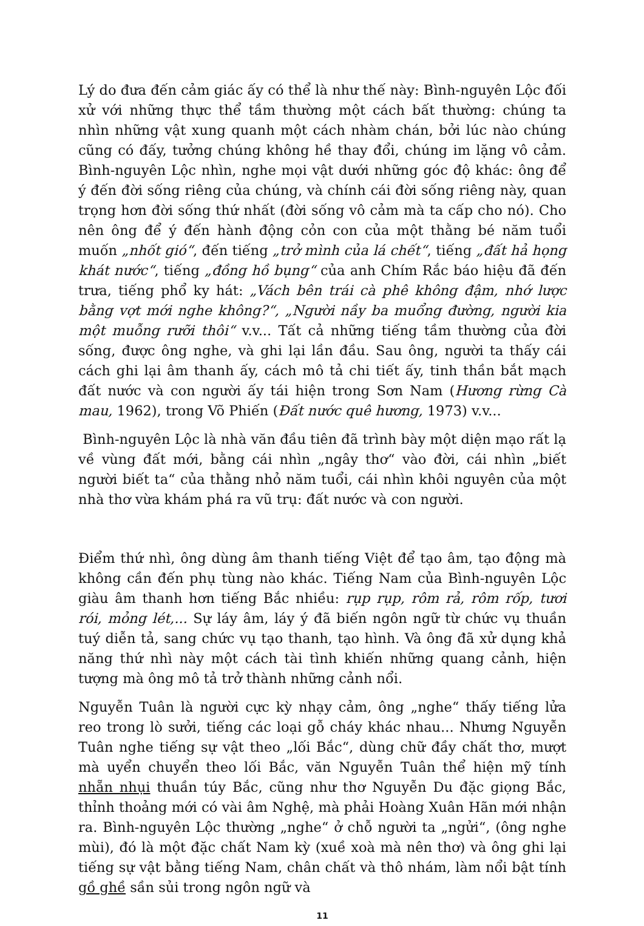Lý do đưa đến cảm giác ấy có thể là như thế này: Bình-nguyên Lộc đối xử với những thực thể tầm thường một cách bất thường: chúng ta nhìn những vật xung quanh một cách nhàm chán, bởi lúc nào chúng cũng có đấy, tưởng chúng không hề thay đổi, chúng im lặng vô cảm. Bình-nguyên Lộc nhìn, nghe mọi vật dưới những góc độ khác: ông để ý đến đời sống riêng của chúng, và chính cái đời sống riêng này, quan trọng hơn đời sống thứ nhất (đời sống vô cảm mà ta cấp cho nó). Cho nên ông để ý đến hành động cỏn con của một thằng bé năm tuổi muốn „nhốt gió“, đến tiếng „trở mình của lá chết“, tiếng „đất hả họng khát nước“, tiếng „đồng hồ bụng“ của anh Chím Rắc báo hiệu đã đến trưa, tiếng phổ ky hát: „Vách bên trái cà phê không đậm, nhớ lược bằng vợt mới nghe không?“, „Người nầy ba muổng đường, người kia một muỗng rưỡi thôi“ v.v... Tất cả những tiếng tầm thường của đời sống, được ông nghe, và ghi lại lần đầu. Sau ông, người ta thấy cái cách ghi lại âm thanh ấy, cách mô tả chi tiết ấy, tinh thần bắt mạch đất nước và con người ấy tái hiện trong Sơn Nam (Hương rừng Cà mau, 1962), trong Võ Phiến (Đất nước quê hương, 1973) v.v...
Bình-nguyên Lộc là nhà văn đầu tiên đã trình bày một diện mạo rất lạ về vùng đất mới, bằng cái nhìn „ngây thơ“ vào đời, cái nhìn „biết người biết ta“ của thằng nhỏ năm tuổi, cái nhìn khôi nguyên của một nhà thơ vừa khám phá ra vũ trụ: đất nước và con người.
Điểm thứ nhì, ông dùng âm thanh tiếng Việt để tạo âm, tạo động mà không cần đến phụ tùng nào khác. Tiếng Nam của Bình-nguyên Lộc giàu âm thanh hơn tiếng Bắc nhiều: rụp rụp, rôm rả, rôm rốp, tươi rói, mỏng lét,... Sự láy âm, láy ý đã biến ngôn ngữ từ chức vụ thuần tuý diễn tả, sang chức vụ tạo thanh, tạo hình. Và ông đã xử dụng khả năng thứ nhì này một cách tài tình khiến những quang cảnh, hiện tượng mà ông mô tả trở thành những cảnh nổi.
Nguyễn Tuân là người cực kỳ nhạy cảm, ông „nghe“ thấy tiếng lửa reo trong lò sưởi, tiếng các loại gỗ cháy khác nhau... Nhưng Nguyễn Tuân nghe tiếng sự vật theo „lối Bắc“, dùng chữ đầy chất thơ, mượt mà uyển chuyển theo lối Bắc, văn Nguyễn Tuân thể hiện mỹ tính nhẵn nhụi thuần túy Bắc, cũng như thơ Nguyễn Du đặc giọng Bắc, thỉnh thoảng mới có vài âm Nghệ, mà phải Hoàng Xuân Hãn mới nhận ra. Bình-nguyên Lộc thường „nghe“ ở chỗ người ta „ngửi“, (ông nghe mùi), đó là một đặc chất Nam kỳ (xuề xoà mà nên thơ) và ông ghi lại tiếng sự vật bằng tiếng Nam, chân chất và thô nhám, làm nổi bật tính gồ ghề sần sủi trong ngôn ngữ và
11